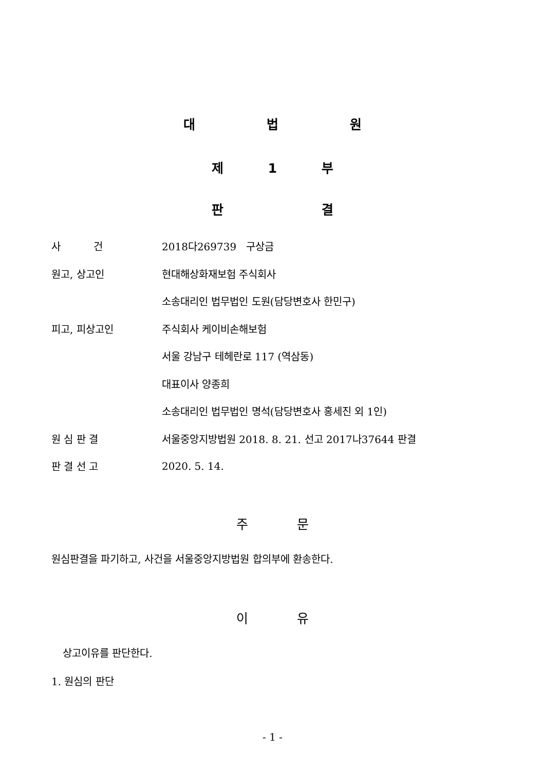대 법 원
제 1 부
판 결
사 건 2018다269739 구상금
원고, 상고인 현대해상화재보험 주식회사
소송대리인 법무법인 도원(담당변호사 한민구)
피고, 피상고인 주식회사 케이비손해보험
서울 강남구 테헤란로 117 (역삼동)
대표이사 양종희
소송대리인 법무법인 명석(담당변호사 홍세진 외 1인)
원 심 판 결
서울중앙지방법원 2018. 8. 21. 선고 2017나37644 판결
판 결 선 고 2020. 5. 14.
주 문
원심판결을 파기하고, 사건을 서울중앙지방법원 합의부에 환송한다.
이 유
상고이유를 판단한다.
1. 원심의 판단
- 1 -